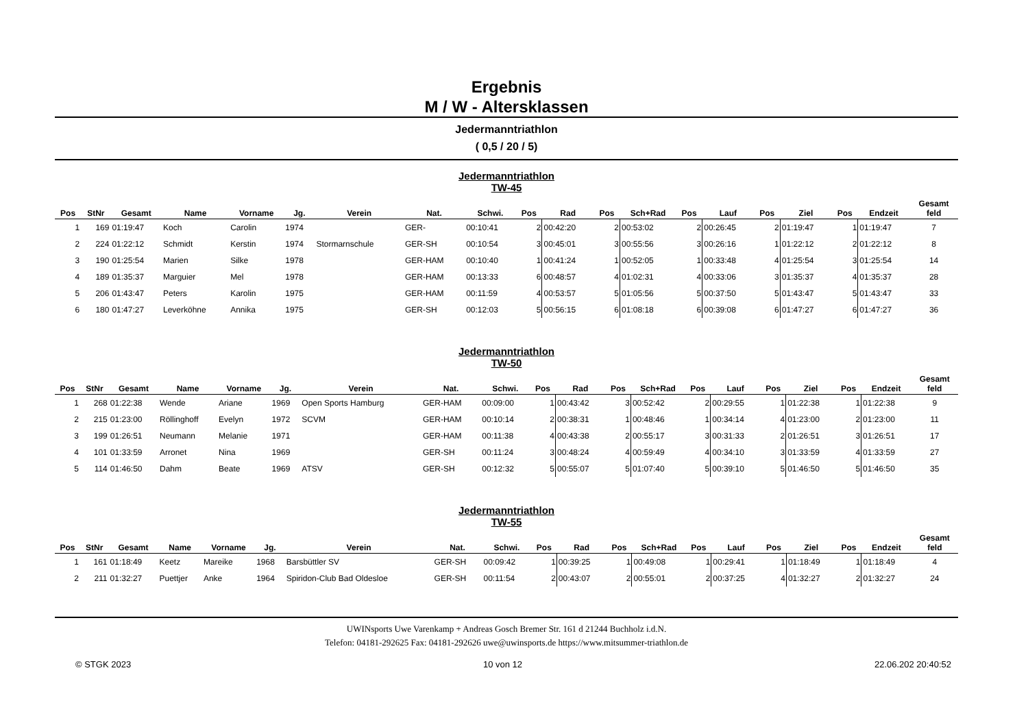Ergebnis
M / W - Altersklassen
Jedermanntriathlon
( 0,5 / 20 / 5)
Jedermanntriathlon
TW-45
| Pos | StNr | Gesamt | Name | Vorname | Jg. | Verein | Nat. | Schwi. | Pos | Rad | Pos | Sch+Rad | Pos | Lauf | Pos | Ziel | Pos | Endzeit | Gesamt feld |
| --- | --- | --- | --- | --- | --- | --- | --- | --- | --- | --- | --- | --- | --- | --- | --- | --- | --- | --- | --- |
| 1 | 169 | 01:19:47 | Koch | Carolin | 1974 | | GER- | 00:10:41 | 2 | 00:42:20 | 2 | 00:53:02 | 2 | 00:26:45 | 2 | 01:19:47 | 1 | 01:19:47 | 7 |
| 2 | 224 | 01:22:12 | Schmidt | Kerstin | 1974 | Stormarnschule | GER-SH | 00:10:54 | 3 | 00:45:01 | 3 | 00:55:56 | 3 | 00:26:16 | 1 | 01:22:12 | 2 | 01:22:12 | 8 |
| 3 | 190 | 01:25:54 | Marien | Silke | 1978 | | GER-HAM | 00:10:40 | 1 | 00:41:24 | 1 | 00:52:05 | 1 | 00:33:48 | 4 | 01:25:54 | 3 | 01:25:54 | 14 |
| 4 | 189 | 01:35:37 | Marguier | Mel | 1978 | | GER-HAM | 00:13:33 | 6 | 00:48:57 | 4 | 01:02:31 | 4 | 00:33:06 | 3 | 01:35:37 | 4 | 01:35:37 | 28 |
| 5 | 206 | 01:43:47 | Peters | Karolin | 1975 | | GER-HAM | 00:11:59 | 4 | 00:53:57 | 5 | 01:05:56 | 5 | 00:37:50 | 5 | 01:43:47 | 5 | 01:43:47 | 33 |
| 6 | 180 | 01:47:27 | Leverköhne | Annika | 1975 | | GER-SH | 00:12:03 | 5 | 00:56:15 | 6 | 01:08:18 | 6 | 00:39:08 | 6 | 01:47:27 | 6 | 01:47:27 | 36 |
Jedermanntriathlon
TW-50
| Pos | StNr | Gesamt | Name | Vorname | Jg. | Verein | Nat. | Schwi. | Pos | Rad | Pos | Sch+Rad | Pos | Lauf | Pos | Ziel | Pos | Endzeit | Gesamt feld |
| --- | --- | --- | --- | --- | --- | --- | --- | --- | --- | --- | --- | --- | --- | --- | --- | --- | --- | --- | --- |
| 1 | 268 | 01:22:38 | Wende | Ariane | 1969 | Open Sports Hamburg | GER-HAM | 00:09:00 | 1 | 00:43:42 | 3 | 00:52:42 | 2 | 00:29:55 | 1 | 01:22:38 | 1 | 01:22:38 | 9 |
| 2 | 215 | 01:23:00 | Röllinghoff | Evelyn | 1972 | SCVM | GER-HAM | 00:10:14 | 2 | 00:38:31 | 1 | 00:48:46 | 1 | 00:34:14 | 4 | 01:23:00 | 2 | 01:23:00 | 11 |
| 3 | 199 | 01:26:51 | Neumann | Melanie | 1971 | | GER-HAM | 00:11:38 | 4 | 00:43:38 | 2 | 00:55:17 | 3 | 00:31:33 | 2 | 01:26:51 | 3 | 01:26:51 | 17 |
| 4 | 101 | 01:33:59 | Arronet | Nina | 1969 | | GER-SH | 00:11:24 | 3 | 00:48:24 | 4 | 00:59:49 | 4 | 00:34:10 | 3 | 01:33:59 | 4 | 01:33:59 | 27 |
| 5 | 114 | 01:46:50 | Dahm | Beate | 1969 | ATSV | GER-SH | 00:12:32 | 5 | 00:55:07 | 5 | 01:07:40 | 5 | 00:39:10 | 5 | 01:46:50 | 5 | 01:46:50 | 35 |
Jedermanntriathlon
TW-55
| Pos | StNr | Gesamt | Name | Vorname | Jg. | Verein | Nat. | Schwi. | Pos | Rad | Pos | Sch+Rad | Pos | Lauf | Pos | Ziel | Pos | Endzeit | Gesamt feld |
| --- | --- | --- | --- | --- | --- | --- | --- | --- | --- | --- | --- | --- | --- | --- | --- | --- | --- | --- | --- |
| 1 | 161 | 01:18:49 | Keetz | Mareike | 1968 | Barsbüttler SV | GER-SH | 00:09:42 | 1 | 00:39:25 | 1 | 00:49:08 | 1 | 00:29:41 | 1 | 01:18:49 | 1 | 01:18:49 | 4 |
| 2 | 211 | 01:32:27 | Puettjer | Anke | 1964 | Spiridon-Club Bad Oldesloe | GER-SH | 00:11:54 | 2 | 00:43:07 | 2 | 00:55:01 | 2 | 00:37:25 | 4 | 01:32:27 | 2 | 01:32:27 | 24 |
UWINsports Uwe Varenkamp + Andreas Gosch Bremer Str. 161 d 21244 Buchholz i.d.N.
Telefon: 04181-292625 Fax: 04181-292626 uwe@uwinsports.de https://www.mitsummer-triathlon.de
© STGK 2023 10 von 12 22.06.202 20:40:52